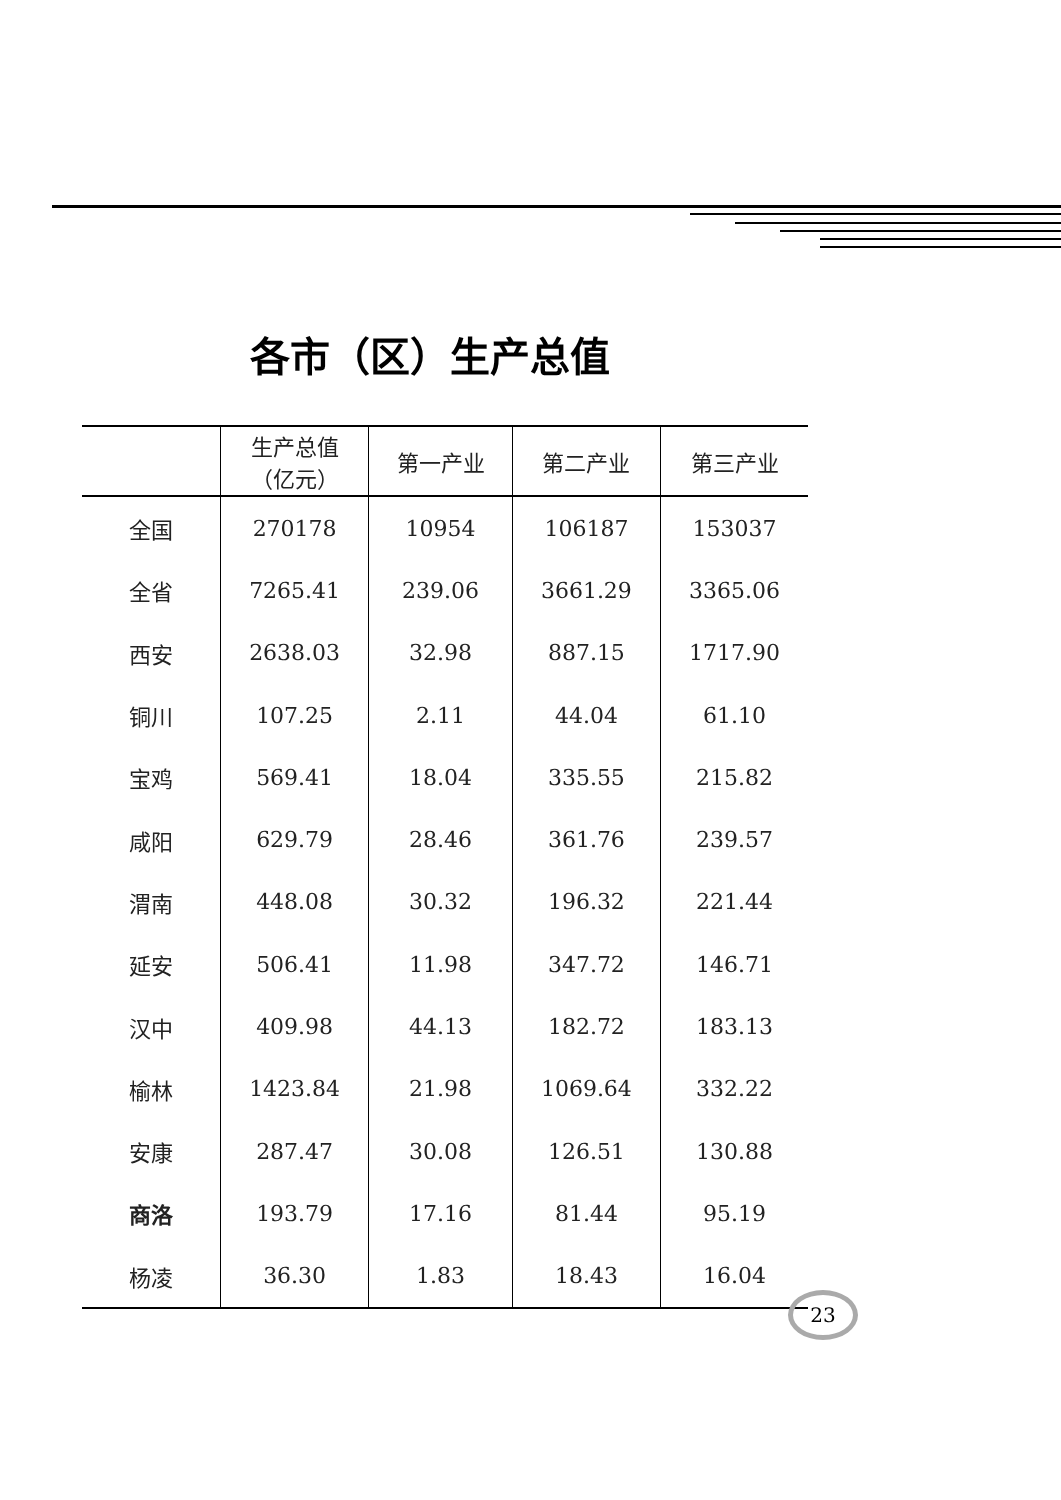各市（区）生产总值
| | 生产总值 （亿元） | 第一产业 | 第二产业 | 第三产业 |
| --- | --- | --- | --- | --- |
| 全国 | 270178 | 10954 | 106187 | 153037 |
| 全省 | 7265.41 | 239.06 | 3661.29 | 3365.06 |
| 西安 | 2638.03 | 32.98 | 887.15 | 1717.90 |
| 铜川 | 107.25 | 2.11 | 44.04 | 61.10 |
| 宝鸡 | 569.41 | 18.04 | 335.55 | 215.82 |
| 咸阳 | 629.79 | 28.46 | 361.76 | 239.57 |
| 渭南 | 448.08 | 30.32 | 196.32 | 221.44 |
| 延安 | 506.41 | 11.98 | 347.72 | 146.71 |
| 汉中 | 409.98 | 44.13 | 182.72 | 183.13 |
| 榆林 | 1423.84 | 21.98 | 1069.64 | 332.22 |
| 安康 | 287.47 | 30.08 | 126.51 | 130.88 |
| 商洛 | 193.79 | 17.16 | 81.44 | 95.19 |
| 杨凌 | 36.30 | 1.83 | 18.43 | 16.04 |
23